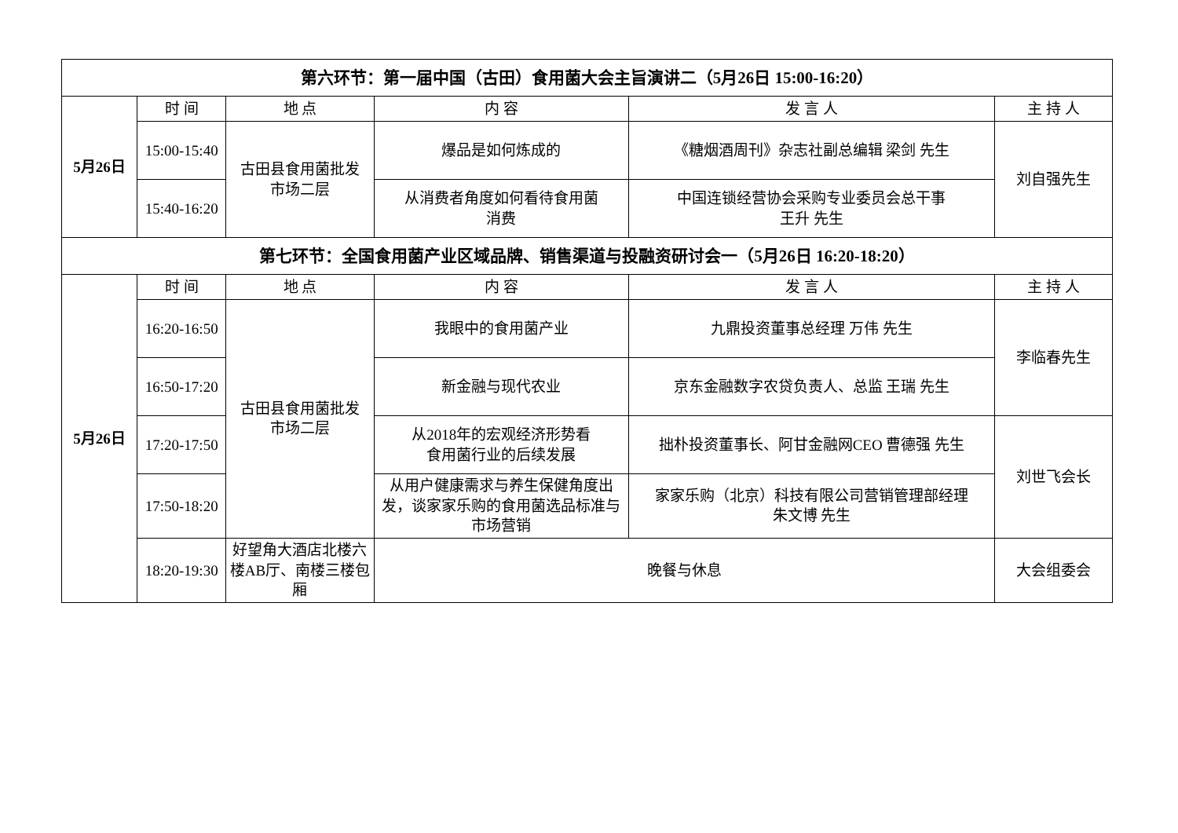| 第六环节：第一届中国（古田）食用菌大会主旨演讲二（5月26日 15:00-16:20） | | | | | |
| 5月26日 | 时 间 | 地 点 | 内 容 | 发 言 人 | 主 持 人 |
| | 15:00-15:40 | 古田县食用菌批发 市场二层 | 爆品是如何炼成的 | 《糖烟酒周刊》杂志社副总编辑 梁剑 先生 | 刘自强先生 |
| | 15:40-16:20 | | 从消费者角度如何看待食用菌 消费 | 中国连锁经营协会采购专业委员会总干事 王升 先生 | |
| 第七环节：全国食用菌产业区域品牌、销售渠道与投融资研讨会一（5月26日 16:20-18:20） | | | | | |
| 5月26日 | 时 间 | 地 点 | 内 容 | 发 言 人 | 主 持 人 |
| | 16:20-16:50 | 古田县食用菌批发 市场二层 | 我眼中的食用菌产业 | 九鼎投资董事总经理 万伟 先生 | 李临春先生 |
| | 16:50-17:20 | | 新金融与现代农业 | 京东金融数字农贷负责人、总监 王瑞 先生 | |
| | 17:20-17:50 | | 从2018年的宏观经济形势看 食用菌行业的后续发展 | 拙朴投资董事长、阿甘金融网CEO 曹德强 先生 | 刘世飞会长 |
| | 17:50-18:20 | | 从用户健康需求与养生保健角度出发，谈家家乐购的食用菌选品标准与市场营销 | 家家乐购（北京）科技有限公司营销管理部经理 朱文博 先生 | |
| | 18:20-19:30 | 好望角大酒店北楼六楼AB厅、南楼三楼包厢 | 晚餐与休息 | | 大会组委会 |